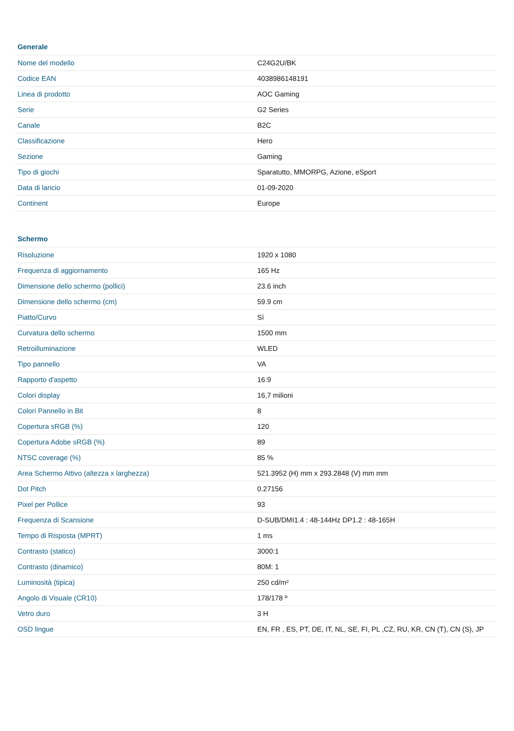| Generale | |
| --- | --- |
| Nome del modello | C24G2U/BK |
| Codice EAN | 4038986148191 |
| Linea di prodotto | AOC Gaming |
| Serie | G2 Series |
| Canale | B2C |
| Classificazione | Hero |
| Sezione | Gaming |
| Tipo di giochi | Sparatutto, MMORPG, Azione, eSport |
| Data di lancio | 01-09-2020 |
| Continent | Europe |
| Schermo | |
| --- | --- |
| Risoluzione | 1920 x 1080 |
| Frequenza di aggiornamento | 165 Hz |
| Dimensione dello schermo (pollici) | 23.6 inch |
| Dimensione dello schermo (cm) | 59.9 cm |
| Piatto/Curvo | Sì |
| Curvatura dello schermo | 1500 mm |
| Retroilluminazione | WLED |
| Tipo pannello | VA |
| Rapporto d'aspetto | 16:9 |
| Colori display | 16,7 milioni |
| Colori Pannello in Bit | 8 |
| Copertura sRGB (%) | 120 |
| Copertura Adobe sRGB (%) | 89 |
| NTSC coverage (%) | 85 % |
| Area Schermo Attivo (altezza x larghezza) | 521.3952 (H) mm x 293.2848 (V) mm mm |
| Dot Pitch | 0.27156 |
| Pixel per Pollice | 93 |
| Frequenza di Scansione | D-SUB/DMI1.4 : 48-144Hz DP1.2 : 48-165H |
| Tempo di Risposta (MPRT) | 1 ms |
| Contrasto (statico) | 3000:1 |
| Contrasto (dinamico) | 80M: 1 |
| Luminosità (tipica) | 250 cd/m² |
| Angolo di Visuale (CR10) | 178/178 º |
| Vetro duro | 3 H |
| OSD lingue | EN, FR , ES, PT, DE, IT, NL, SE, FI, PL ,CZ, RU, KR, CN (T), CN (S), JP |